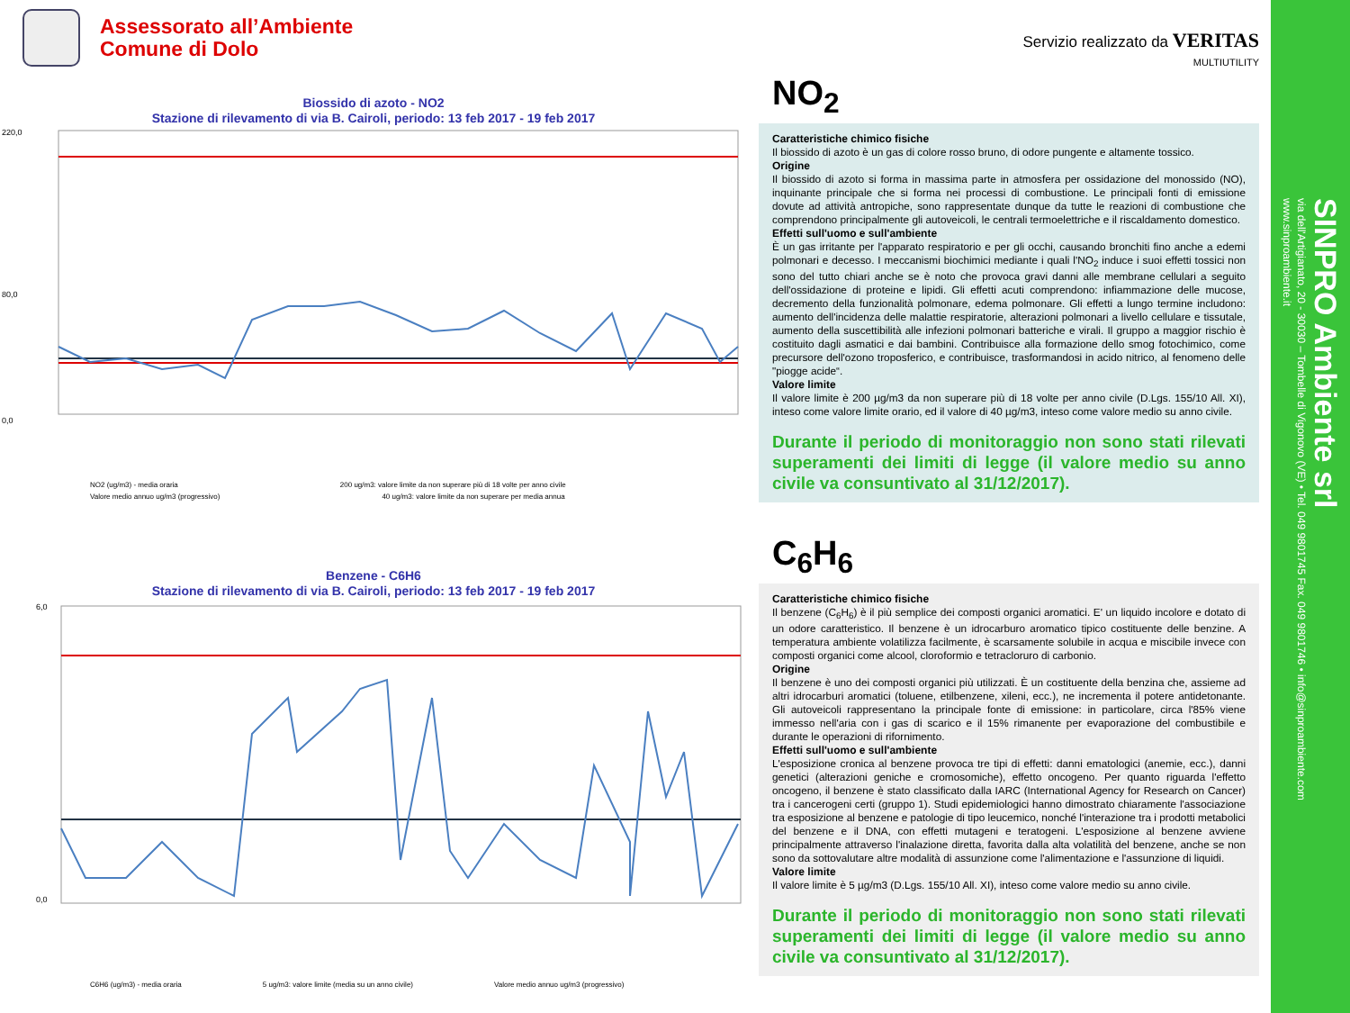Assessorato all’Ambiente
Comune di Dolo
Biossido di azoto - NO2
Stazione di rilevamento di via B. Cairoli, periodo: 13 feb 2017 - 19 feb 2017
220,0
0,0
80,0
NO2 (ug/m3) - media oraria 200 ug/m3: valore limite da non superare più di 18 volte per anno civile Valore medio annuo ug/m3 (progressivo) 40 ug/m3: valore limite da non superare per media annua
Benzene - C6H6
Stazione di rilevamento di via B. Cairoli, periodo: 13 feb 2017 - 19 feb 2017
6,0
0,0
C6H6 (ug/m3) - media oraria 5 ug/m3: valore limite (media su un anno civile) Valore medio annuo ug/m3 (progressivo)
Servizio realizzato da VERITAS
MULTIUTILITY
NO<sub>2</sub>
Caratteristiche chimico fisiche
Il biossido di azoto è un gas di colore rosso bruno, di odore pungente e altamente tossico.
Origine
Il biossido di azoto si forma in massima parte in atmosfera per ossidazione del monossido (NO), inquinante principale che si forma nei processi di combustione. Le principali fonti di emissione dovute ad attività antropiche, sono rappresentate dunque da tutte le reazioni di combustione che comprendono principalmente gli autoveicoli, le centrali termoelettriche e il riscaldamento domestico.
Effetti sull'uomo e sull'ambiente
È un gas irritante per l'apparato respiratorio e per gli occhi, causando bronchiti fino anche a edemi polmonari e decesso. I meccanismi biochimici mediante i quali l'NO<sub>2</sub> induce i suoi effetti tossici non sono del tutto chiari anche se è noto che provoca gravi danni alle membrane cellulari a seguito dell'ossidazione di proteine e lipidi. Gli effetti acuti comprendono: infiammazione delle mucose, decremento della funzionalità polmonare, edema polmonare. Gli effetti a lungo termine includono: aumento dell'incidenza delle malattie respiratorie, alterazioni polmonari a livello cellulare e tissutale, aumento della suscettibilità alle infezioni polmonari batteriche e virali. Il gruppo a maggior rischio è costituito dagli asmatici e dai bambini. Contribuisce alla formazione dello smog fotochimico, come precursore dell'ozono troposferico, e contribuisce, trasformandosi in acido nitrico, al fenomeno delle "piogge acide“.
Valore limite
Il valore limite è 200 µg/m3 da non superare più di 18 volte per anno civile (D.Lgs. 155/10 All. XI), inteso come valore limite orario, ed il valore di 40 µg/m3, inteso come valore medio su anno civile.
Durante il periodo di monitoraggio non sono stati rilevati superamenti dei limiti di legge (il valore medio su anno civile va consuntivato al 31/12/2017).
C<sub>6</sub>H<sub>6</sub>
Caratteristiche chimico fisiche
Il benzene (C<sub>6</sub>H<sub>6</sub>) è il più semplice dei composti organici aromatici. E' un liquido incolore e dotato di un odore caratteristico. Il benzene è un idrocarburo aromatico tipico costituente delle benzine. A temperatura ambiente volatilizza facilmente, è scarsamente solubile in acqua e miscibile invece con composti organici come alcool, cloroformio e tetracloruro di carbonio.
Origine
Il benzene è uno dei composti organici più utilizzati. È un costituente della benzina che, assieme ad altri idrocarburi aromatici (toluene, etilbenzene, xileni, ecc.), ne incrementa il potere antidetonante. Gli autoveicoli rappresentano la principale fonte di emissione: in particolare, circa l'85% viene immesso nell'aria con i gas di scarico e il 15% rimanente per evaporazione del combustibile e durante le operazioni di rifornimento.
Effetti sull'uomo e sull'ambiente
L'esposizione cronica al benzene provoca tre tipi di effetti: danni ematologici (anemie, ecc.), danni genetici (alterazioni geniche e cromosomiche), effetto oncogeno. Per quanto riguarda l'effetto oncogeno, il benzene è stato classificato dalla IARC (International Agency for Research on Cancer) tra i cancerogeni certi (gruppo 1). Studi epidemiologici hanno dimostrato chiaramente l'associazione tra esposizione al benzene e patologie di tipo leucemico, nonché l'interazione tra i prodotti metabolici del benzene e il DNA, con effetti mutageni e teratogeni. L'esposizione al benzene avviene principalmente attraverso l'inalazione diretta, favorita dalla alta volatilità del benzene, anche se non sono da sottovalutare altre modalità di assunzione come l'alimentazione e l'assunzione di liquidi.
Valore limite
Il valore limite è 5 µg/m3 (D.Lgs. 155/10 All. XI), inteso come valore medio su anno civile.
Durante il periodo di monitoraggio non sono stati rilevati superamenti dei limiti di legge (il valore medio su anno civile va consuntivato al 31/12/2017).
SINPRO Ambiente srl
via dell'Artigianato, 20 - 30030 – Tombelle di Vigonovo (VE) • Tel. 049 9801745 Fax. 049 9801746 • info@sinproambiente.com
www.sinproambiente.it